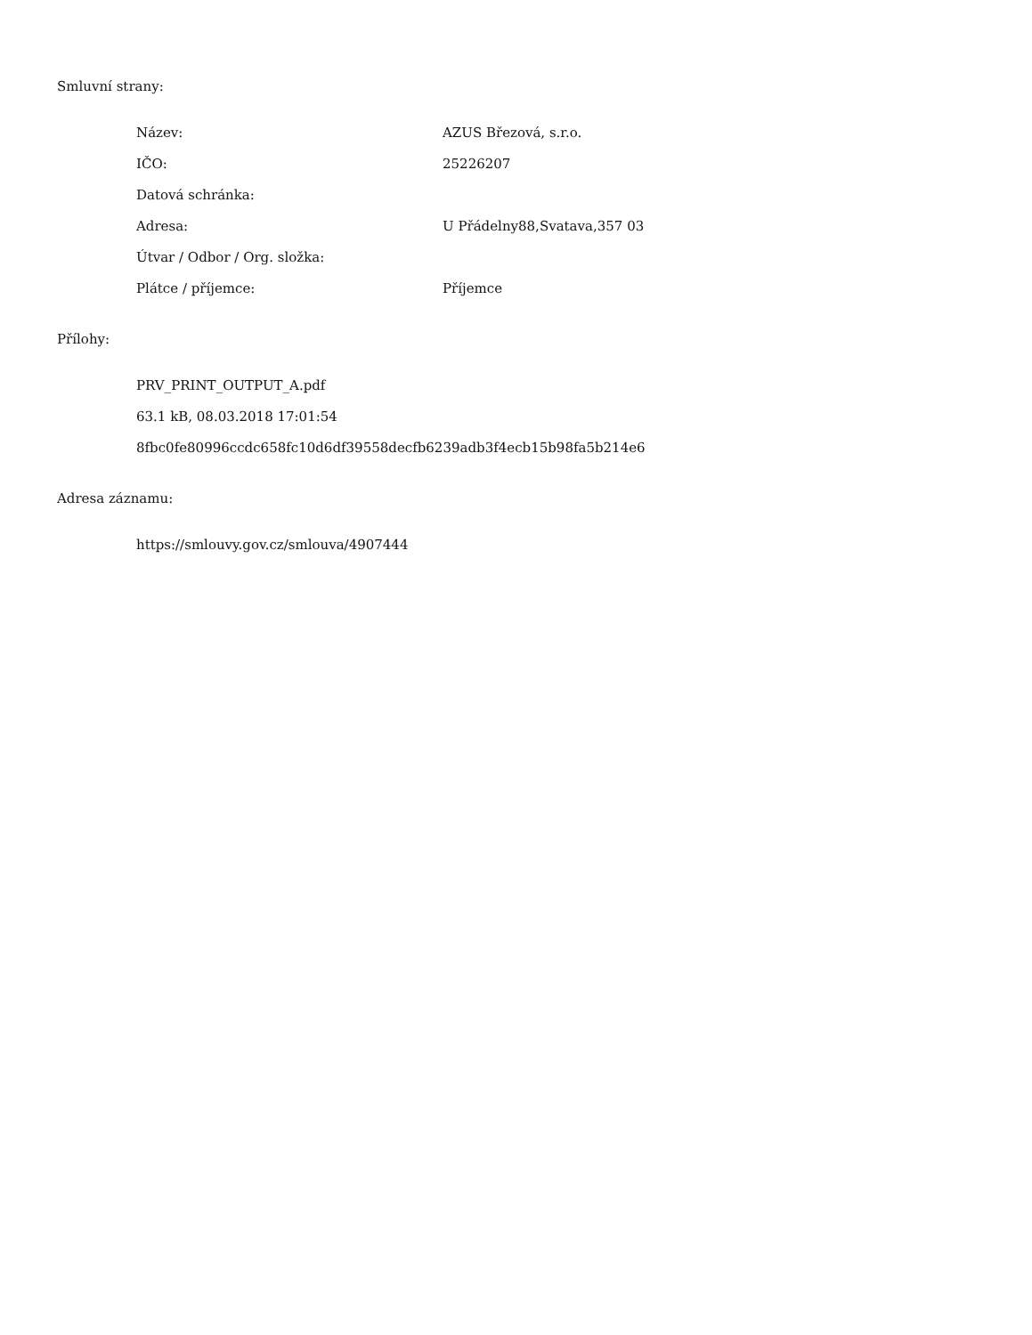Smluvní strany:
| Název: | AZUS Březová, s.r.o. |
| IČO: | 25226207 |
| Datová schránka: | |
| Adresa: | U Přádelny88,Svatava,357 03 |
| Útvar / Odbor / Org. složka: | |
| Plátce / příjemce: | Příjemce |
Přílohy:
PRV_PRINT_OUTPUT_A.pdf
63.1 kB, 08.03.2018 17:01:54
8fbc0fe80996ccdc658fc10d6df39558decfb6239adb3f4ecb15b98fa5b214e6
Adresa záznamu:
https://smlouvy.gov.cz/smlouva/4907444